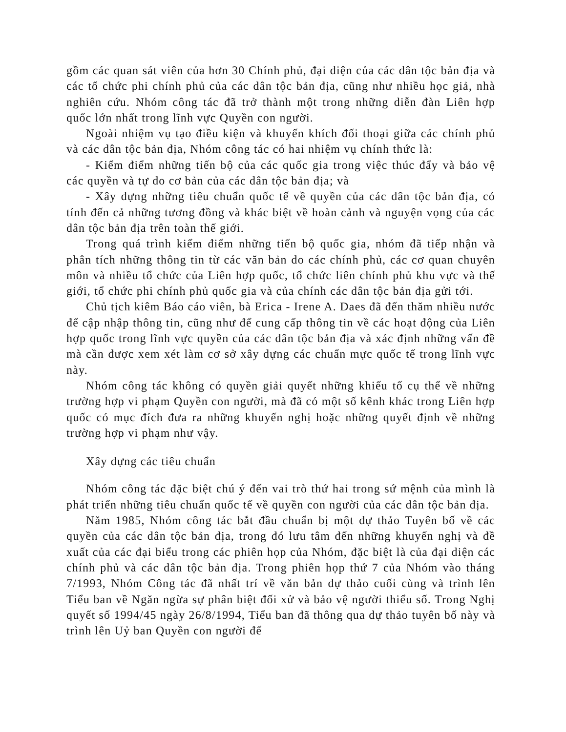gồm các quan sát viên của hơn 30 Chính phủ, đại diện của các dân tộc bản địa và các tổ chức phi chính phủ của các dân tộc bản địa, cũng như nhiều học giả, nhà nghiên cứu. Nhóm công tác đã trở thành một trong những diễn đàn Liên hợp quốc lớn nhất trong lĩnh vực Quyền con người.
Ngoài nhiệm vụ tạo điều kiện và khuyến khích đối thoại giữa các chính phủ và các dân tộc bản địa, Nhóm công tác có hai nhiệm vụ chính thức là:
- Kiểm điểm những tiến bộ của các quốc gia trong việc thúc đẩy và bảo vệ các quyền và tự do cơ bản của các dân tộc bản địa; và
- Xây dựng những tiêu chuẩn quốc tế về quyền của các dân tộc bản địa, có tính đến cả những tương đồng và khác biệt về hoàn cảnh và nguyện vọng của các dân tộc bản địa trên toàn thế giới.
Trong quá trình kiểm điểm những tiến bộ quốc gia, nhóm đã tiếp nhận và phân tích những thông tin từ các văn bản do các chính phủ, các cơ quan chuyên môn và nhiều tổ chức của Liên hợp quốc, tổ chức liên chính phủ khu vực và thế giới, tổ chức phi chính phủ quốc gia và của chính các dân tộc bản địa gửi tới.
Chủ tịch kiêm Báo cáo viên, bà Erica - Irene A. Daes đã đến thăm nhiều nước để cập nhập thông tin, cũng như để cung cấp thông tin về các hoạt động của Liên hợp quốc trong lĩnh vực quyền của các dân tộc bản địa và xác định những vấn đề mà cần được xem xét làm cơ sở xây dựng các chuẩn mực quốc tế trong lĩnh vực này.
Nhóm công tác không có quyền giải quyết những khiếu tố cụ thể về những trường hợp vi phạm Quyền con người, mà đã có một số kênh khác trong Liên hợp quốc có mục đích đưa ra những khuyến nghị hoặc những quyết định về những trường hợp vi phạm như vậy.
Xây dựng các tiêu chuẩn
Nhóm công tác đặc biệt chú ý đến vai trò thứ hai trong sứ mệnh của mình là phát triển những tiêu chuẩn quốc tế về quyền con người của các dân tộc bản địa.
Năm 1985, Nhóm công tác bắt đầu chuẩn bị một dự thảo Tuyên bố về các quyền của các dân tộc bản địa, trong đó lưu tâm đến những khuyến nghị và đề xuất của các đại biểu trong các phiên họp của Nhóm, đặc biệt là của đại diện các chính phủ và các dân tộc bản địa. Trong phiên họp thứ 7 của Nhóm vào tháng 7/1993, Nhóm Công tác đã nhất trí về văn bản dự thảo cuối cùng và trình lên Tiểu ban về Ngăn ngừa sự phân biệt đối xử và bảo vệ người thiểu số. Trong Nghị quyết số 1994/45 ngày 26/8/1994, Tiểu ban đã thông qua dự thảo tuyên bố này và trình lên Uỷ ban Quyền con người để